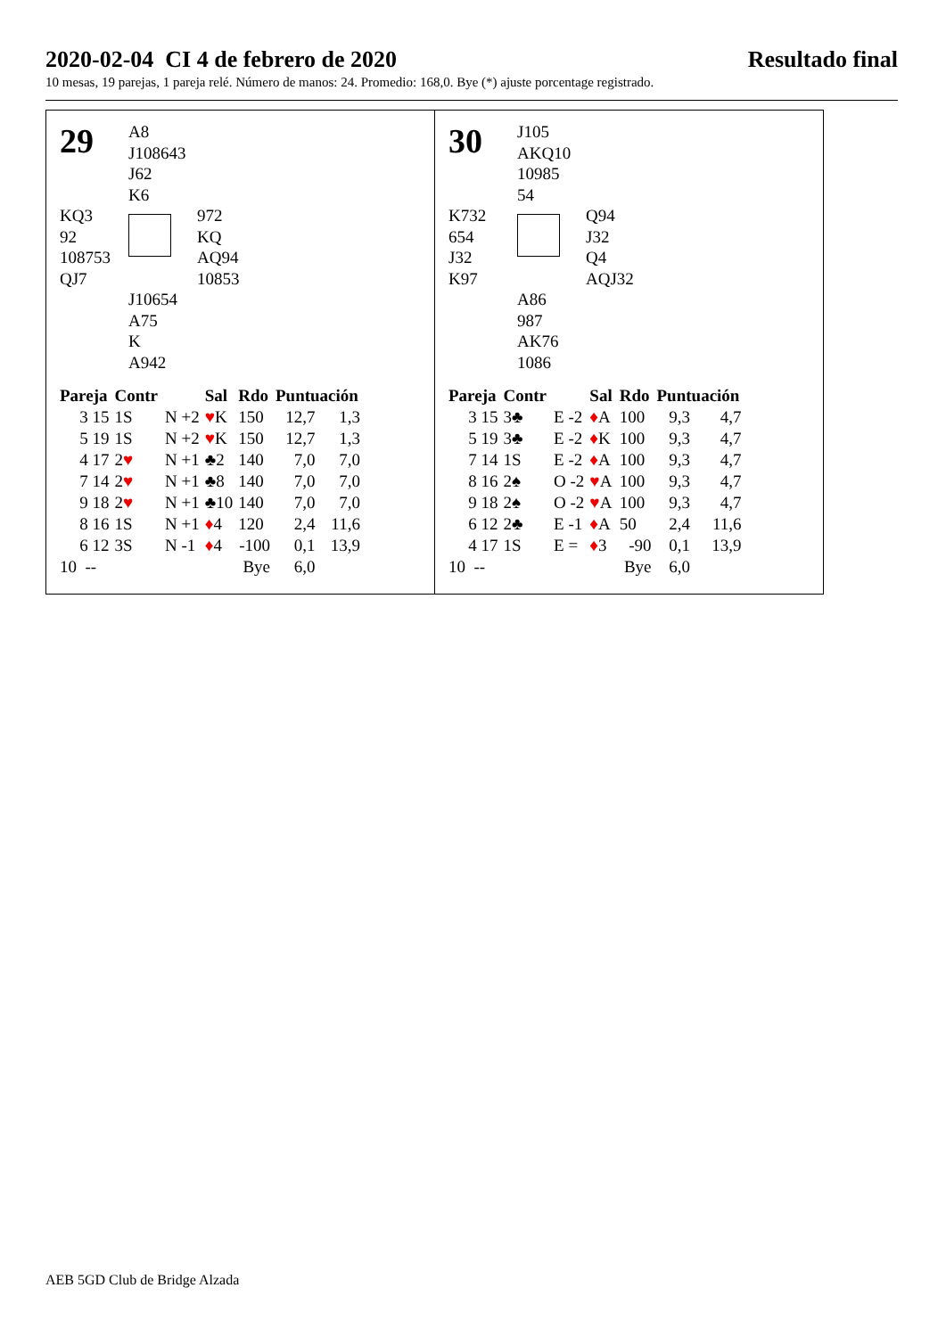2020-02-04 CI 4 de febrero de 2020 Resultado final
10 mesas, 19 parejas, 1 pareja relé. Número de manos: 24. Promedio: 168,0. Bye (*) ajuste porcentage registrado.
29
A8
J108643
J62
K6
KQ3
92
108753
QJ7
972
KQ
AQ94
10853
J10654
A75
K
A942
| Pareja | Contr | | Sal | Rdo | Puntuación | |
| --- | --- | --- | --- | --- | --- | --- |
| 3 15 | 1S | N +2 | ♥ K | 150 | 12,7 | 1,3 |
| 5 19 | 1S | N +2 | ♥ K | 150 | 12,7 | 1,3 |
| 4 17 | 2 ♥ | N +1 | ♣2 | 140 | 7,0 | 7,0 |
| 7 14 | 2 ♥ | N +1 | ♣8 | 140 | 7,0 | 7,0 |
| 9 18 | 2 ♥ | N +1 | ♣10 | 140 | 7,0 | 7,0 |
| 8 16 | 1S | N +1 | ♦ 4 | 120 | 2,4 | 11,6 |
| 6 12 | 3S | N -1 | ♦ 4 | -100 | 0,1 | 13,9 |
| 10 -- | | | | Bye | 6,0 | |
30
J105
AKQ10
10985
54
K732
654
J32
K97
Q94
J32
Q4
AQJ32
A86
987
AK76
1086
| Pareja | Contr | | Sal | Rdo | Puntuación | |
| --- | --- | --- | --- | --- | --- | --- |
| 3 15 | 3♣ | E -2 | ♦ A | 100 | 9,3 | 4,7 |
| 5 19 | 3♣ | E -2 | ♦ K | 100 | 9,3 | 4,7 |
| 7 14 | 1S | E -2 | ♦ A | 100 | 9,3 | 4,7 |
| 8 16 | 2♠ | O -2 | ♥ A | 100 | 9,3 | 4,7 |
| 9 18 | 2♠ | O -2 | ♥ A | 100 | 9,3 | 4,7 |
| 6 12 | 2♣ | E -1 | ♦ A | 50 | 2,4 | 11,6 |
| 4 17 | 1S | E = | ♦ 3 | -90 | 0,1 | 13,9 |
| 10 -- | | | | Bye | 6,0 | |
AEB 5GD Club de Bridge Alzada